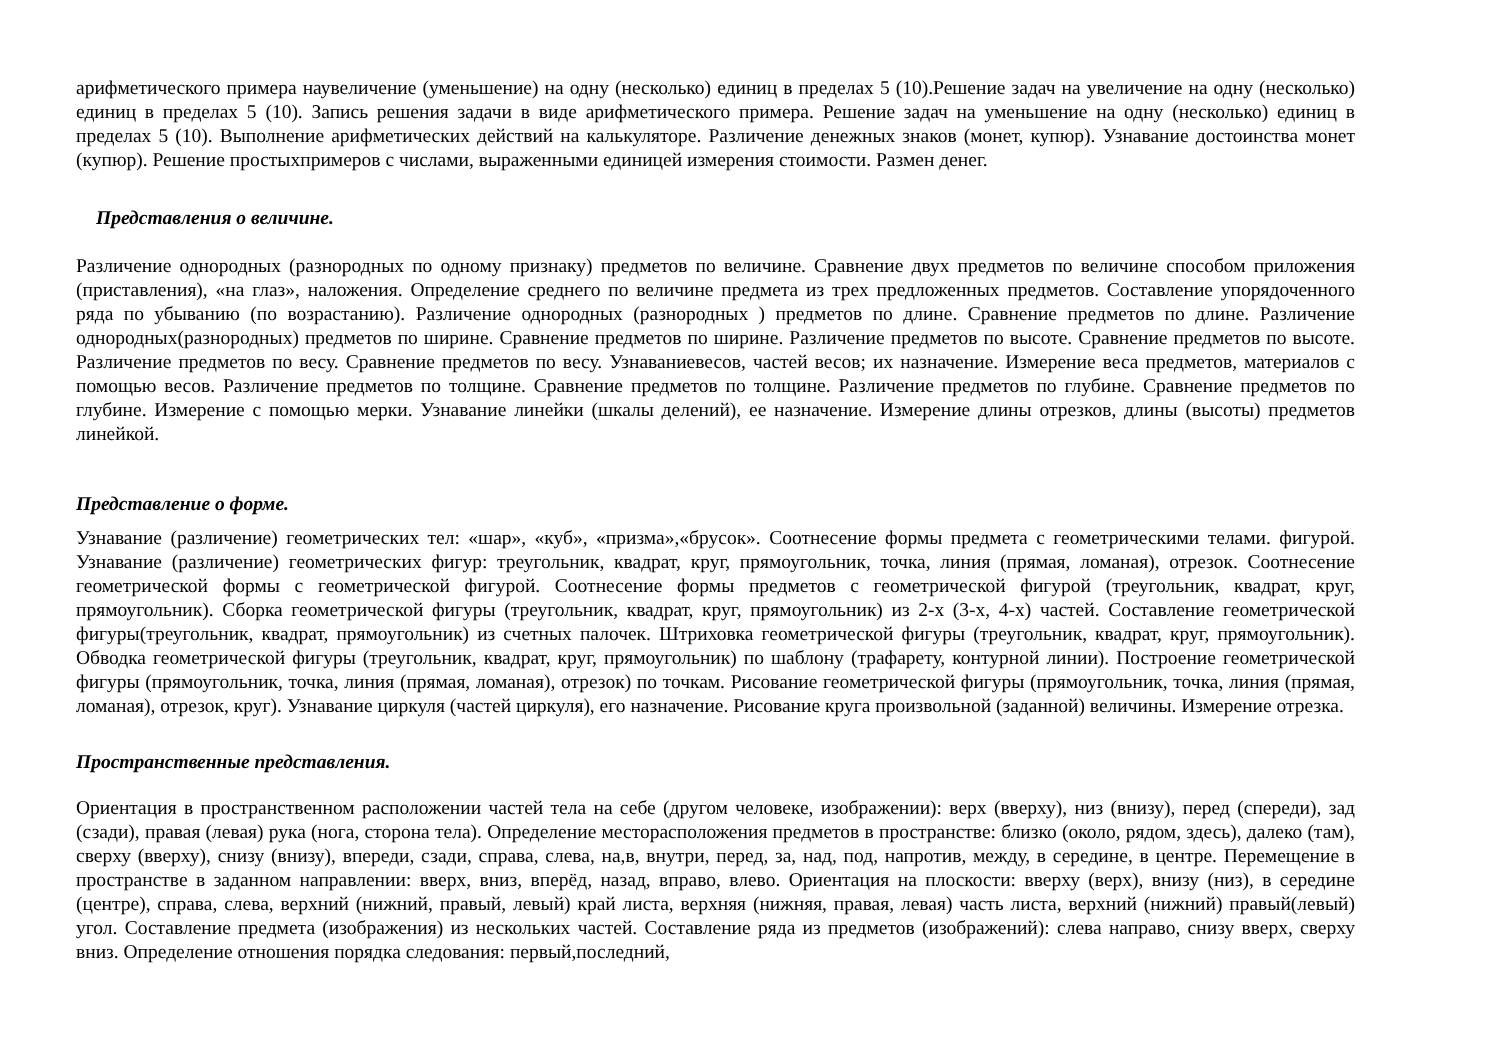арифметического примера наувеличение (уменьшение) на одну (несколько) единиц в пределах 5 (10).Решение задач на увеличение на одну (несколько) единиц в пределах 5 (10). Запись решения задачи в виде арифметического примера. Решение задач на уменьшение на одну (несколько) единиц в пределах 5 (10). Выполнение арифметических действий на калькуляторе. Различение денежных знаков (монет, купюр). Узнавание достоинства монет (купюр). Решение простыхпримеров с числами, выраженными единицей измерения стоимости. Размен денег.
Представления о величине.
Различение однородных (разнородных по одному признаку) предметов по величине. Сравнение двух предметов по величине способом приложения (приставления), «на глаз», наложения. Определение среднего по величине предмета из трех предложенных предметов. Составление упорядоченного ряда по убыванию (по возрастанию). Различение однородных (разнородных ) предметов по длине. Сравнение предметов по длине. Различение однородных(разнородных) предметов по ширине. Сравнение предметов по ширине. Различение предметов по высоте. Сравнение предметов по высоте. Различение предметов по весу. Сравнение предметов по весу. Узнаваниевесов, частей весов; их назначение. Измерение веса предметов, материалов с помощью весов. Различение предметов по толщине. Сравнение предметов по толщине. Различение предметов по глубине. Сравнение предметов по глубине. Измерение с помощью мерки. Узнавание линейки (шкалы делений), ее назначение. Измерение длины отрезков, длины (высоты) предметов линейкой.
Представление о форме.
Узнавание (различение) геометрических тел: «шар», «куб», «призма»,«брусок». Соотнесение формы предмета с геометрическими телами. фигурой. Узнавание (различение) геометрических фигур: треугольник, квадрат, круг, прямоугольник, точка, линия (прямая, ломаная), отрезок. Соотнесение геометрической формы с геометрической фигурой. Соотнесение формы предметов с геометрической фигурой (треугольник, квадрат, круг, прямоугольник). Сборка геометрической фигуры (треугольник, квадрат, круг, прямоугольник) из 2-х (3-х, 4-х) частей. Составление геометрической фигуры(треугольник, квадрат, прямоугольник) из счетных палочек. Штриховка геометрической фигуры (треугольник, квадрат, круг, прямоугольник). Обводка геометрической фигуры (треугольник, квадрат, круг, прямоугольник) по шаблону (трафарету, контурной линии). Построение геометрической фигуры (прямоугольник, точка, линия (прямая, ломаная), отрезок) по точкам. Рисование геометрической фигуры (прямоугольник, точка, линия (прямая, ломаная), отрезок, круг). Узнавание циркуля (частей циркуля), его назначение. Рисование круга произвольной (заданной) величины. Измерение отрезка.
Пространственные представления.
Ориентация в пространственном расположении частей тела на себе (другом человеке, изображении): верх (вверху), низ (внизу), перед (спереди), зад (сзади), правая (левая) рука (нога, сторона тела). Определение месторасположения предметов в пространстве: близко (около, рядом, здесь), далеко (там), сверху (вверху), снизу (внизу), впереди, сзади, справа, слева, на,в, внутри, перед, за, над, под, напротив, между, в середине, в центре. Перемещение в пространстве в заданном направлении: вверх, вниз, вперёд, назад, вправо, влево. Ориентация на плоскости: вверху (верх), внизу (низ), в середине (центре), справа, слева, верхний (нижний, правый, левый) край листа, верхняя (нижняя, правая, левая) часть листа, верхний (нижний) правый(левый) угол. Составление предмета (изображения) из нескольких частей. Составление ряда из предметов (изображений): слева направо, снизу вверх, сверху вниз. Определение отношения порядка следования: первый,последний,